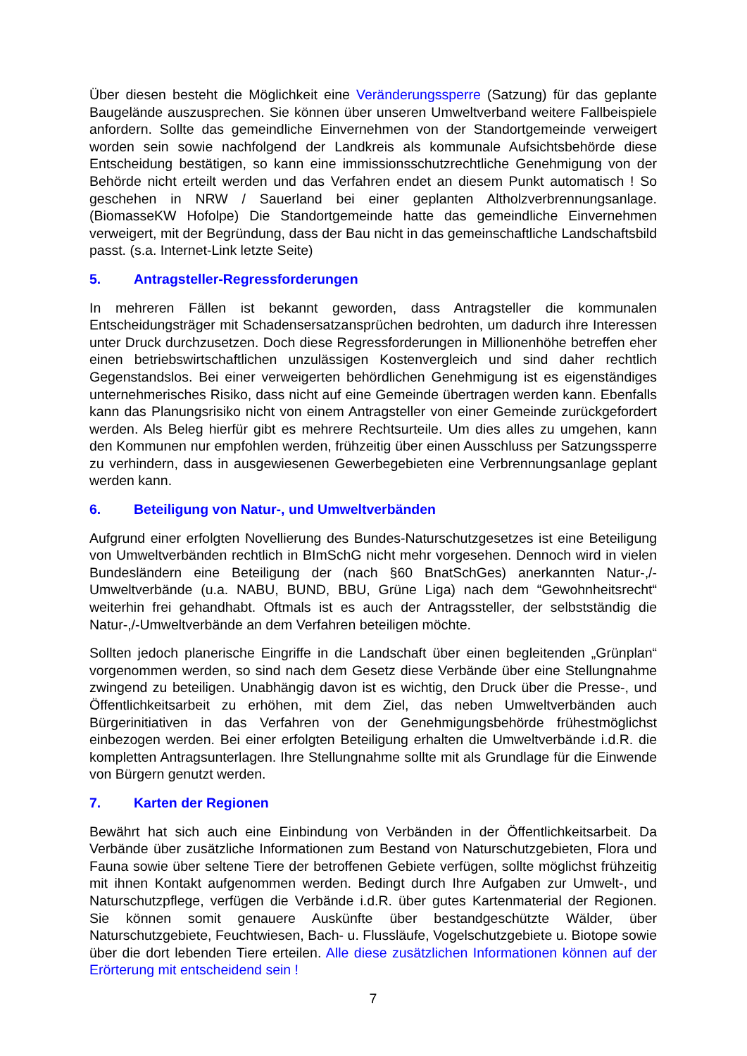Über diesen besteht die Möglichkeit eine Veränderungssperre (Satzung) für das geplante Baugelände auszusprechen. Sie können über unseren Umweltverband weitere Fallbeispiele anfordern. Sollte das gemeindliche Einvernehmen von der Standortgemeinde verweigert worden sein sowie nachfolgend der Landkreis als kommunale Aufsichtsbehörde diese Entscheidung bestätigen, so kann eine immissionsschutzrechtliche Genehmigung von der Behörde nicht erteilt werden und das Verfahren endet an diesem Punkt automatisch ! So geschehen in NRW / Sauerland bei einer geplanten Altholzverbrennungsanlage. (BiomasseKW Hofolpe) Die Standortgemeinde hatte das gemeindliche Einvernehmen verweigert, mit der Begründung, dass der Bau nicht in das gemeinschaftliche Landschaftsbild passt. (s.a. Internet-Link letzte Seite)
5. Antragsteller-Regressforderungen
In mehreren Fällen ist bekannt geworden, dass Antragsteller die kommunalen Entscheidungsträger mit Schadensersatzansprüchen bedrohten, um dadurch ihre Interessen unter Druck durchzusetzen. Doch diese Regressforderungen in Millionenhöhe betreffen eher einen betriebswirtschaftlichen unzulässigen Kostenvergleich und sind daher rechtlich Gegenstandslos. Bei einer verweigerten behördlichen Genehmigung ist es eigenständiges unternehmerisches Risiko, dass nicht auf eine Gemeinde übertragen werden kann. Ebenfalls kann das Planungsrisiko nicht von einem Antragsteller von einer Gemeinde zurückgefordert werden. Als Beleg hierfür gibt es mehrere Rechtsurteile. Um dies alles zu umgehen, kann den Kommunen nur empfohlen werden, frühzeitig über einen Ausschluss per Satzungssperre zu verhindern, dass in ausgewiesenen Gewerbegebieten eine Verbrennungsanlage geplant werden kann.
6. Beteiligung von Natur-, und Umweltverbänden
Aufgrund einer erfolgten Novellierung des Bundes-Naturschutzgesetzes ist eine Beteiligung von Umweltverbänden rechtlich in BImSchG nicht mehr vorgesehen. Dennoch wird in vielen Bundesländern eine Beteiligung der (nach §60 BnatSchGes) anerkannten Natur-,/-Umweltverbände (u.a. NABU, BUND, BBU, Grüne Liga) nach dem “Gewohnheitsrecht“ weiterhin frei gehandhabt. Oftmals ist es auch der Antragssteller, der selbstständig die Natur-,/-Umweltverbände an dem Verfahren beteiligen möchte.
Sollten jedoch planerische Eingriffe in die Landschaft über einen begleitenden „Grünplan“ vorgenommen werden, so sind nach dem Gesetz diese Verbände über eine Stellungnahme zwingend zu beteiligen. Unabhängig davon ist es wichtig, den Druck über die Presse-, und Öffentlichkeitsarbeit zu erhöhen, mit dem Ziel, das neben Umweltverbänden auch Bürgerinitiativen in das Verfahren von der Genehmigungsbehörde frühestmöglichst einbezogen werden. Bei einer erfolgten Beteiligung erhalten die Umweltverbände i.d.R. die kompletten Antragsunterlagen. Ihre Stellungnahme sollte mit als Grundlage für die Einwende von Bürgern genutzt werden.
7. Karten der Regionen
Bewährt hat sich auch eine Einbindung von Verbänden in der Öffentlichkeitsarbeit. Da Verbände über zusätzliche Informationen zum Bestand von Naturschutzgebieten, Flora und Fauna sowie über seltene Tiere der betroffenen Gebiete verfügen, sollte möglichst frühzeitig mit ihnen Kontakt aufgenommen werden. Bedingt durch Ihre Aufgaben zur Umwelt-, und Naturschutzpflege, verfügen die Verbände i.d.R. über gutes Kartenmaterial der Regionen. Sie können somit genauere Auskünfte über bestandgeschützte Wälder, über Naturschutzgebiete, Feuchtwiesen, Bach- u. Flussläufe, Vogelschutzgebiete u. Biotope sowie über die dort lebenden Tiere erteilen. Alle diese zusätzlichen Informationen können auf der Erörterung mit entscheidend sein !
7